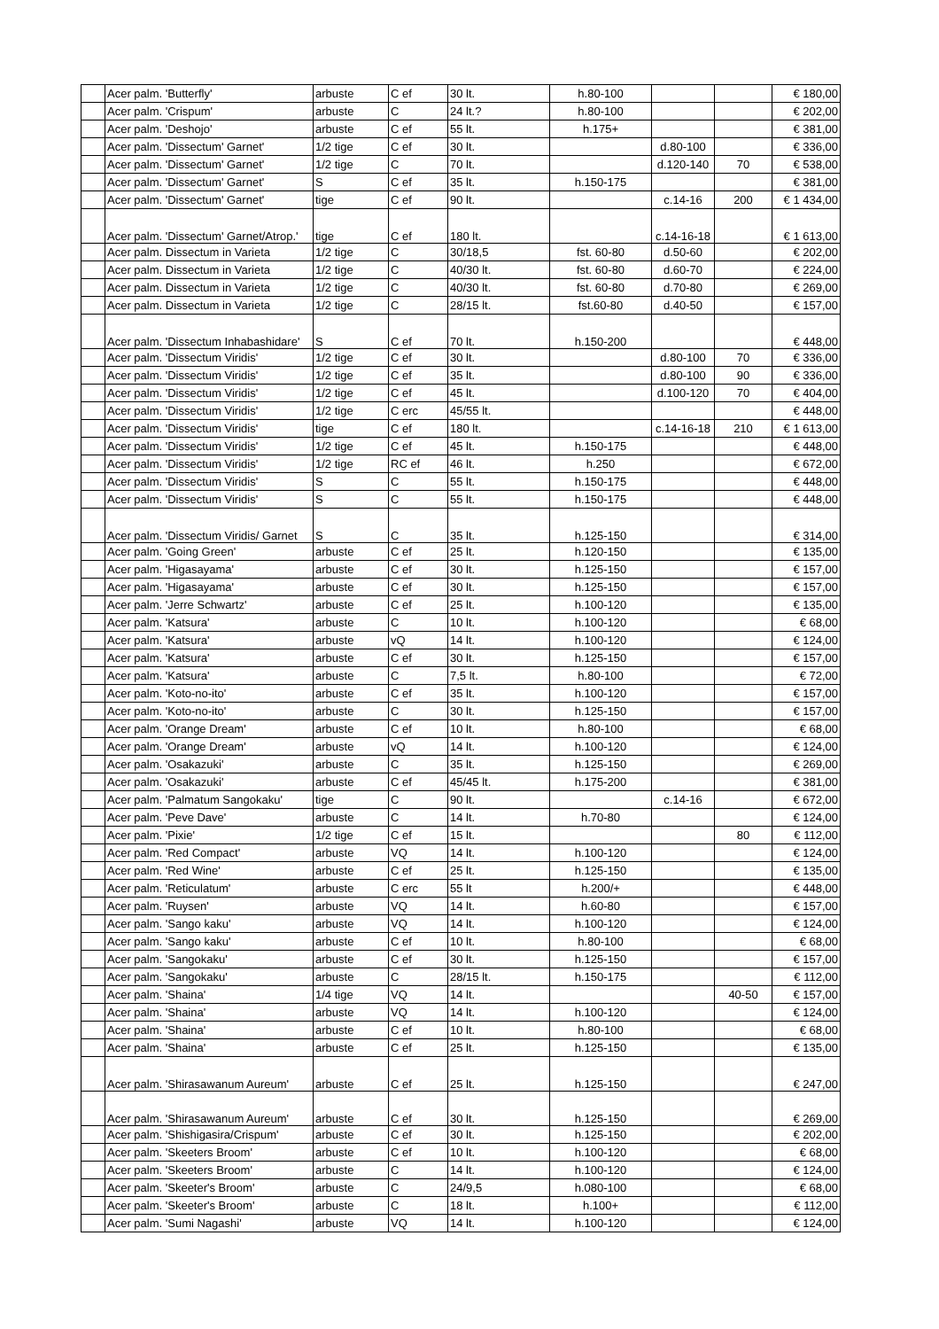| | Acer palm. 'Butterfly' | arbuste | C ef | 30 lt. | h.80-100 | | | € 180,00 |
| | Acer palm. 'Crispum' | arbuste | C | 24 lt.? | h.80-100 | | | € 202,00 |
| | Acer palm. 'Deshojo' | arbuste | C ef | 55 lt. | h.175+ | | | € 381,00 |
| | Acer palm. 'Dissectum' Garnet' | 1/2 tige | C ef | 30 lt. | | d.80-100 | | € 336,00 |
| | Acer palm. 'Dissectum' Garnet' | 1/2 tige | C | 70 lt. | | d.120-140 | 70 | € 538,00 |
| | Acer palm. 'Dissectum' Garnet' | S | C ef | 35 lt. | h.150-175 | | | € 381,00 |
| | Acer palm. 'Dissectum' Garnet' | tige | C ef | 90 lt. | | c.14-16 | 200 | € 1 434,00 |
| | Acer palm. 'Dissectum' Garnet/Atrop.' | tige | C ef | 180 lt. | | c.14-16-18 | | € 1 613,00 |
| | Acer palm. Dissectum in Varieta | 1/2 tige | C | 30/18,5 | fst. 60-80 | d.50-60 | | € 202,00 |
| | Acer palm. Dissectum in Varieta | 1/2 tige | C | 40/30 lt. | fst. 60-80 | d.60-70 | | € 224,00 |
| | Acer palm. Dissectum in Varieta | 1/2 tige | C | 40/30 lt. | fst. 60-80 | d.70-80 | | € 269,00 |
| | Acer palm. Dissectum in Varieta | 1/2 tige | C | 28/15 lt. | fst.60-80 | d.40-50 | | € 157,00 |
| | Acer palm. 'Dissectum Inhabashidare' | S | C ef | 70 lt. | h.150-200 | | | € 448,00 |
| | Acer palm. 'Dissectum Viridis' | 1/2 tige | C ef | 30 lt. | | d.80-100 | 70 | € 336,00 |
| | Acer palm. 'Dissectum Viridis' | 1/2 tige | C ef | 35 lt. | | d.80-100 | 90 | € 336,00 |
| | Acer palm. 'Dissectum Viridis' | 1/2 tige | C ef | 45 lt. | | d.100-120 | 70 | € 404,00 |
| | Acer palm. 'Dissectum Viridis' | 1/2 tige | C erc | 45/55 lt. | | | | € 448,00 |
| | Acer palm. 'Dissectum Viridis' | tige | C ef | 180 lt. | | c.14-16-18 | 210 | € 1 613,00 |
| | Acer palm. 'Dissectum Viridis' | 1/2 tige | C ef | 45 lt. | h.150-175 | | | € 448,00 |
| | Acer palm. 'Dissectum Viridis' | 1/2 tige | RC ef | 46 lt. | h.250 | | | € 672,00 |
| | Acer palm. 'Dissectum Viridis' | S | C | 55 lt. | h.150-175 | | | € 448,00 |
| | Acer palm. 'Dissectum Viridis' | S | C | 55 lt. | h.150-175 | | | € 448,00 |
| | Acer palm. 'Dissectum Viridis/ Garnet | S | C | 35 lt. | h.125-150 | | | € 314,00 |
| | Acer palm. 'Going Green' | arbuste | C ef | 25 lt. | h.120-150 | | | € 135,00 |
| | Acer palm. 'Higasayama' | arbuste | C ef | 30 lt. | h.125-150 | | | € 157,00 |
| | Acer palm. 'Higasayama' | arbuste | C ef | 30 lt. | h.125-150 | | | € 157,00 |
| | Acer palm. 'Jerre Schwartz' | arbuste | C ef | 25 lt. | h.100-120 | | | € 135,00 |
| | Acer palm. 'Katsura' | arbuste | C | 10 lt. | h.100-120 | | | € 68,00 |
| | Acer palm. 'Katsura' | arbuste | vQ | 14 lt. | h.100-120 | | | € 124,00 |
| | Acer palm. 'Katsura' | arbuste | C ef | 30 lt. | h.125-150 | | | € 157,00 |
| | Acer palm. 'Katsura' | arbuste | C | 7,5 lt. | h.80-100 | | | € 72,00 |
| | Acer palm. 'Koto-no-ito' | arbuste | C ef | 35 lt. | h.100-120 | | | € 157,00 |
| | Acer palm. 'Koto-no-ito' | arbuste | C | 30 lt. | h.125-150 | | | € 157,00 |
| | Acer palm. 'Orange Dream' | arbuste | C ef | 10 lt. | h.80-100 | | | € 68,00 |
| | Acer palm. 'Orange Dream' | arbuste | vQ | 14 lt. | h.100-120 | | | € 124,00 |
| | Acer palm. 'Osakazuki' | arbuste | C | 35 lt. | h.125-150 | | | € 269,00 |
| | Acer palm. 'Osakazuki' | arbuste | C ef | 45/45 lt. | h.175-200 | | | € 381,00 |
| | Acer palm. 'Palmatum Sangokaku' | tige | C | 90 lt. | | c.14-16 | | € 672,00 |
| | Acer palm. 'Peve Dave' | arbuste | C | 14 lt. | h.70-80 | | | € 124,00 |
| | Acer palm. 'Pixie' | 1/2 tige | C ef | 15 lt. | | | 80 | € 112,00 |
| | Acer palm. 'Red Compact' | arbuste | VQ | 14 lt. | h.100-120 | | | € 124,00 |
| | Acer palm. 'Red Wine' | arbuste | C ef | 25 lt. | h.125-150 | | | € 135,00 |
| | Acer palm. 'Reticulatum' | arbuste | C erc | 55 lt | h.200/+ | | | € 448,00 |
| | Acer palm. 'Ruysen' | arbuste | VQ | 14 lt. | h.60-80 | | | € 157,00 |
| | Acer palm. 'Sango kaku' | arbuste | VQ | 14 lt. | h.100-120 | | | € 124,00 |
| | Acer palm. 'Sango kaku' | arbuste | C ef | 10 lt. | h.80-100 | | | € 68,00 |
| | Acer palm. 'Sangokaku' | arbuste | C ef | 30 lt. | h.125-150 | | | € 157,00 |
| | Acer palm. 'Sangokaku' | arbuste | C | 28/15 lt. | h.150-175 | | | € 112,00 |
| | Acer palm. 'Shaina' | 1/4 tige | VQ | 14 lt. | | | 40-50 | € 157,00 |
| | Acer palm. 'Shaina' | arbuste | VQ | 14 lt. | h.100-120 | | | € 124,00 |
| | Acer palm. 'Shaina' | arbuste | C ef | 10 lt. | h.80-100 | | | € 68,00 |
| | Acer palm. 'Shaina' | arbuste | C ef | 25 lt. | h.125-150 | | | € 135,00 |
| | Acer palm. 'Shirasawanum Aureum' | arbuste | C ef | 25 lt. | h.125-150 | | | € 247,00 |
| | Acer palm. 'Shirasawanum Aureum' | arbuste | C ef | 30 lt. | h.125-150 | | | € 269,00 |
| | Acer palm. 'Shishigasira/Crispum' | arbuste | C ef | 30 lt. | h.125-150 | | | € 202,00 |
| | Acer palm. 'Skeeters Broom' | arbuste | C ef | 10 lt. | h.100-120 | | | € 68,00 |
| | Acer palm. 'Skeeters Broom' | arbuste | C | 14 lt. | h.100-120 | | | € 124,00 |
| | Acer palm. 'Skeeter's Broom' | arbuste | C | 24/9,5 | h.080-100 | | | € 68,00 |
| | Acer palm. 'Skeeter's Broom' | arbuste | C | 18 lt. | h.100+ | | | € 112,00 |
| | Acer palm. 'Sumi Nagashi' | arbuste | VQ | 14 lt. | h.100-120 | | | € 124,00 |